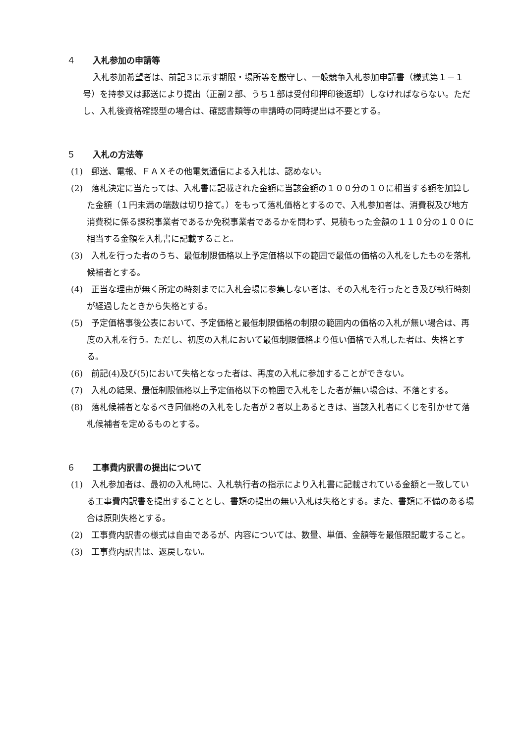４ 入札参加の申請等
入札参加希望者は、前記３に示す期限・場所等を厳守し、一般競争入札参加申請書（様式第１－１号）を持参又は郵送により提出（正副２部、うち１部は受付印押印後返却）しなければならない。ただし、入札後資格確認型の場合は、確認書類等の申請時の同時提出は不要とする。
５ 入札の方法等
(1)　郵送、電報、ＦＡＸその他電気通信による入札は、認めない。
(2)　落札決定に当たっては、入札書に記載された金額に当該金額の１００分の１０に相当する額を加算した金額（１円未満の端数は切り捨て。）をもって落札価格とするので、入札参加者は、消費税及び地方消費税に係る課税事業者であるか免税事業者であるかを問わず、見積もった金額の１１０分の１００に相当する金額を入札書に記載すること。
(3)　入札を行った者のうち、最低制限価格以上予定価格以下の範囲で最低の価格の入札をしたものを落札候補者とする。
(4)　正当な理由が無く所定の時刻までに入札会場に参集しない者は、その入札を行ったとき及び執行時刻が経過したときから失格とする。
(5)　予定価格事後公表において、予定価格と最低制限価格の制限の範囲内の価格の入札が無い場合は、再度の入札を行う。ただし、初度の入札において最低制限価格より低い価格で入札した者は、失格とする。
(6)　前記(4)及び(5)において失格となった者は、再度の入札に参加することができない。
(7)　入札の結果、最低制限価格以上予定価格以下の範囲で入札をした者が無い場合は、不落とする。
(8)　落札候補者となるべき同価格の入札をした者が２者以上あるときは、当該入札者にくじを引かせて落札候補者を定めるものとする。
６ 工事費内訳書の提出について
(1)　入札参加者は、最初の入札時に、入札執行者の指示により入札書に記載されている金額と一致している工事費内訳書を提出することとし、書類の提出の無い入札は失格とする。また、書類に不備のある場合は原則失格とする。
(2)　工事費内訳書の様式は自由であるが、内容については、数量、単価、金額等を最低限記載すること。
(3)　工事費内訳書は、返戻しない。